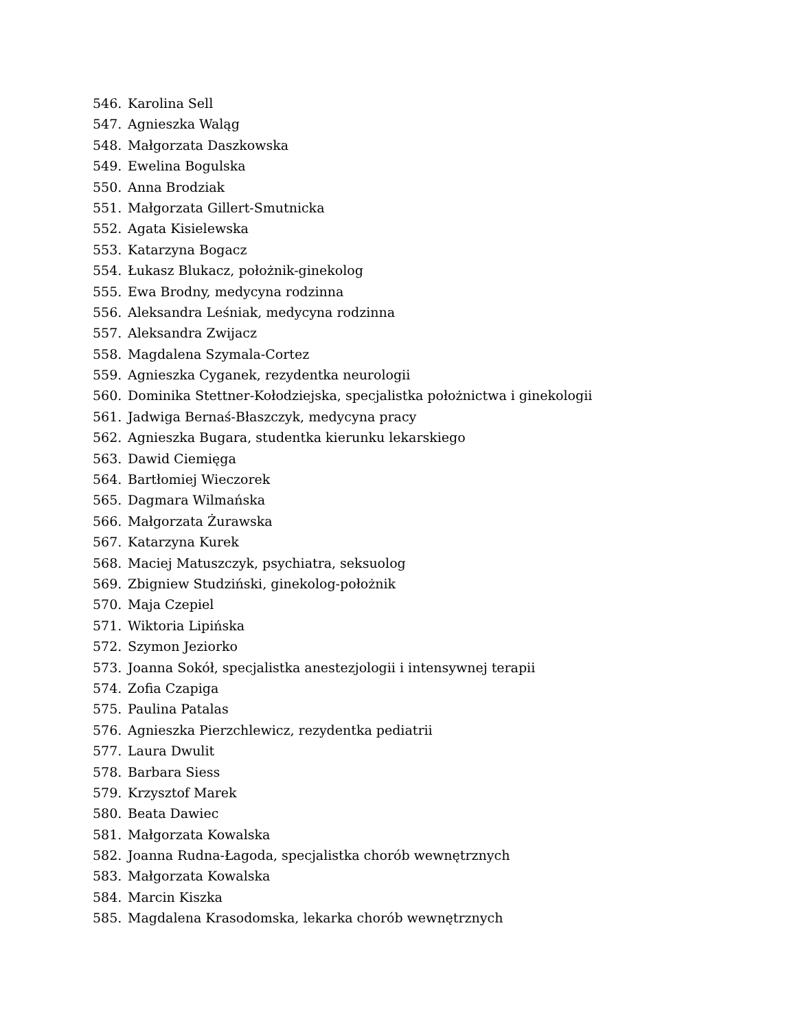546. Karolina Sell
547. Agnieszka Waląg
548. Małgorzata Daszkowska
549. Ewelina Bogulska
550. Anna Brodziak
551. Małgorzata Gillert-Smutnicka
552. Agata Kisielewska
553. Katarzyna Bogacz
554. Łukasz Blukacz, położnik-ginekolog
555. Ewa Brodny, medycyna rodzinna
556. Aleksandra Leśniak, medycyna rodzinna
557. Aleksandra Zwijacz
558. Magdalena Szymala-Cortez
559. Agnieszka Cyganek, rezydentka neurologii
560. Dominika Stettner-Kołodziejska, specjalistka położnictwa i ginekologii
561. Jadwiga Bernaś-Błaszczyk, medycyna pracy
562. Agnieszka Bugara, studentka kierunku lekarskiego
563. Dawid Ciemięga
564. Bartłomiej Wieczorek
565. Dagmara Wilmańska
566. Małgorzata Żurawska
567. Katarzyna Kurek
568. Maciej Matuszczyk, psychiatra, seksuolog
569. Zbigniew Studziński, ginekolog-położnik
570. Maja Czepiel
571. Wiktoria Lipińska
572. Szymon Jeziorko
573. Joanna Sokół, specjalistka anestezjologii i intensywnej terapii
574. Zofia Czapiga
575. Paulina Patalas
576. Agnieszka Pierzchlewicz, rezydentka pediatrii
577. Laura Dwulit
578. Barbara Siess
579. Krzysztof Marek
580. Beata Dawiec
581. Małgorzata Kowalska
582. Joanna Rudna-Łagoda, specjalistka chorób wewnętrznych
583. Małgorzata Kowalska
584. Marcin Kiszka
585. Magdalena Krasodomska, lekarka chorób wewnętrznych